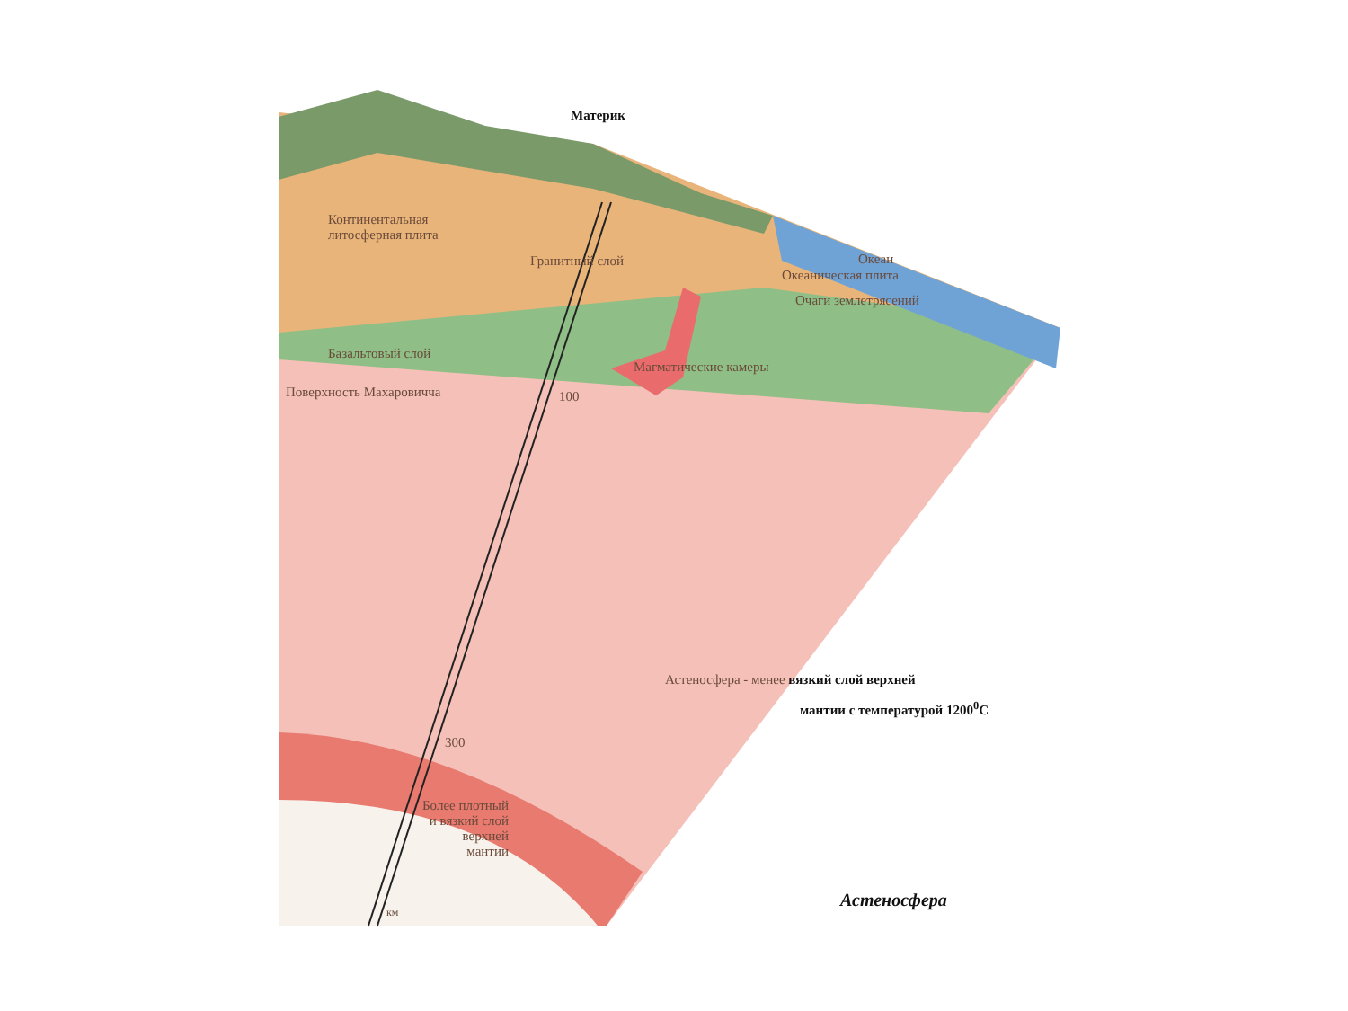Материк
Континентальная
литосферная плита
Гранитный слой Океан
Океаническая плита
Очаги землетрясений
Базальтовый слой
Магматические камеры
Поверхность Махаровичча 100
Астеносфера - менее вязкий слой верхней
мантии с температурой 1200<sup>0</sup>С
300
Более плотный
и вязкий слой
верхней
мантии
км
Астеносфера